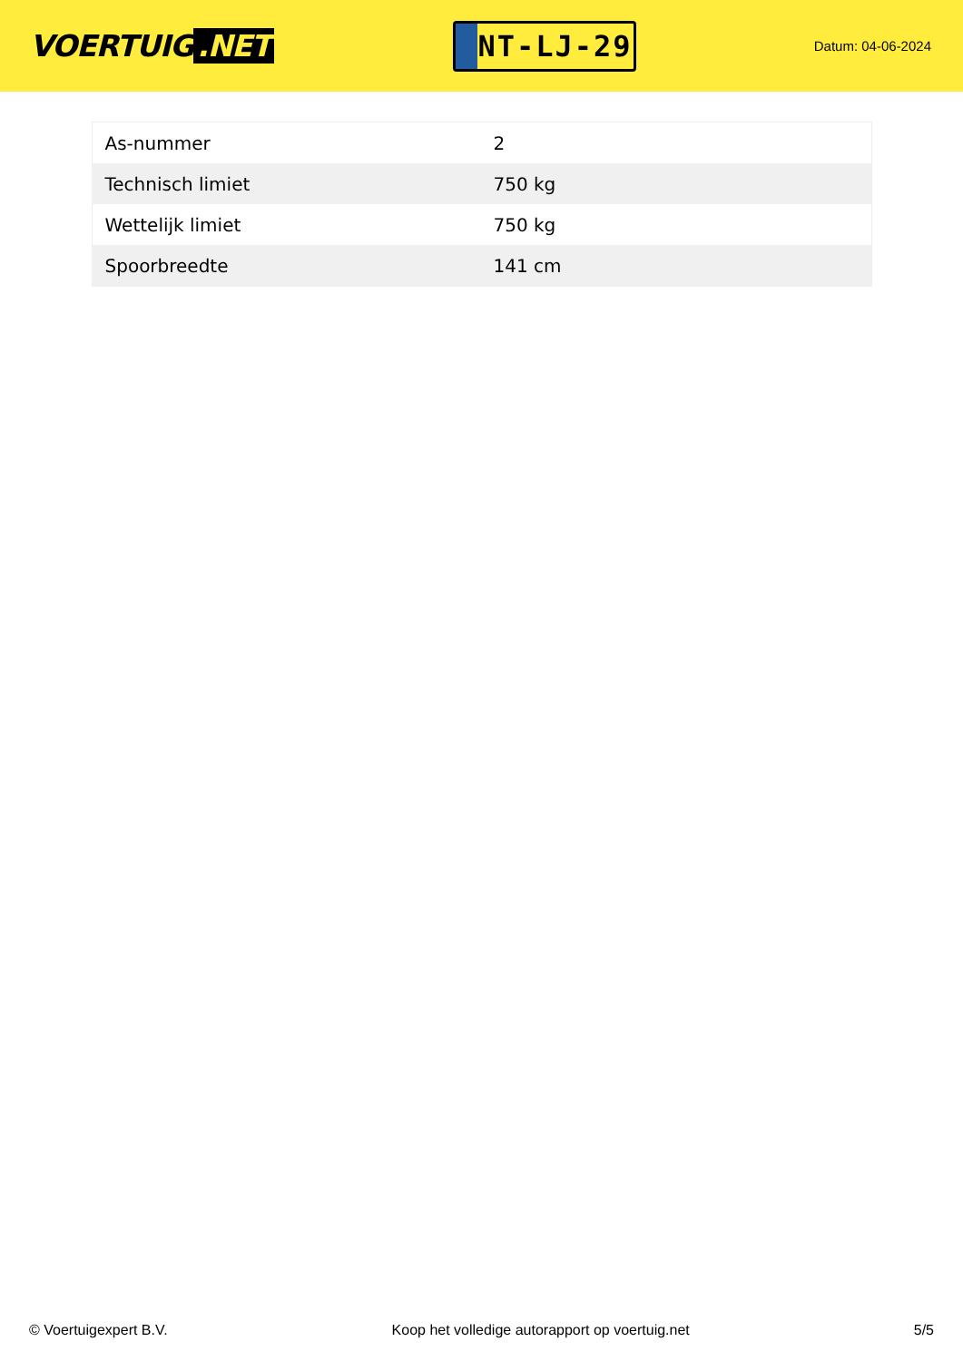VOERTUIG.NET
NT-LJ-29
Datum: 04-06-2024
| As-nummer | 2 |
| Technisch limiet | 750 kg |
| Wettelijk limiet | 750 kg |
| Spoorbreedte | 141 cm |
© Voertuigexpert B.V. Koop het volledige autorapport op voertuig.net 5/5